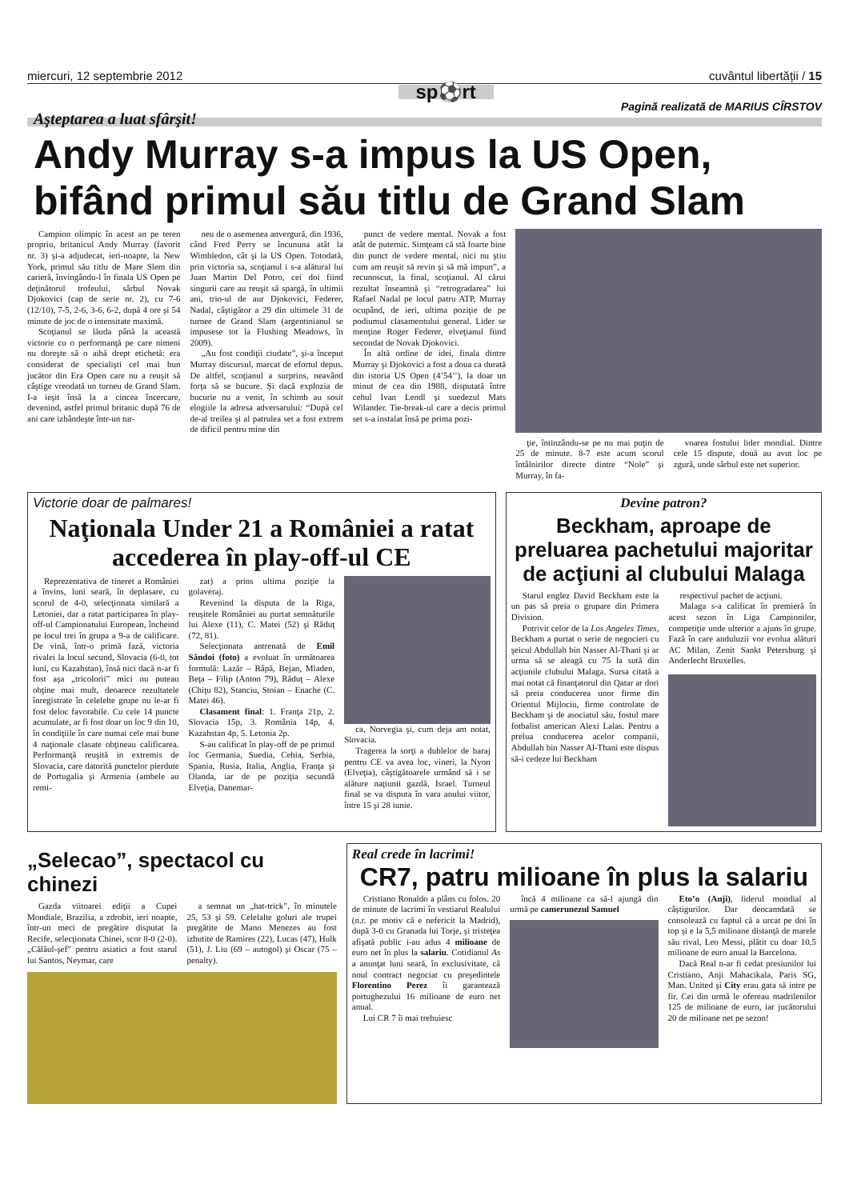miercuri, 12 septembrie 2012 sp⚽rt cuvântul libertății / 15
Pagină realizată de MARIUS CÎRSTOV
Aşteptarea a luat sfârşit!
Andy Murray s-a impus la US Open, bifând primul său titlu de Grand Slam
Campion olimpic în acest an pe teren propriu, britanicul Andy Murray (favorit nr. 3) şi-a adjudecat, ieri-noapte, la New York, primul său titlu de Mare Slem din carieră, învingându-l în finala US Open pe deţinătorul trofeului, sârbul Novak Djokovici (cap de serie nr. 2), cu 7-6 (12/10), 7-5, 2-6, 3-6, 6-2, după 4 ore şi 54 minute de joc de o intensitate maximă.
Scoţianul se lăuda până la această victorie cu o performanţă pe care nimeni nu doreşte să o aibă drept etichetă: era considerat de specialişti cel mai bun jucător din Era Open care nu a reuşit să câştige vreodată un turneu de Grand Slam. I-a ieşit însă la a cincea încercare, devenind, astfel primul britanic după 76 de ani care izbândeşte într-un tur-
neu de o asemenea anvergură, din 1936, când Fred Perry se încununa atât la Wimbledon, cât şi la US Open. Totodată, prin victoria sa, scoţianul i s-a alătural lui Juan Martin Del Potro, cei doi fiind singurii care au reuşit să spargă, în ultimii ani, trio-ul de aur Djokovici, Federer, Nadal, câştigător a 29 din ultimele 31 de turnee de Grand Slam (argentinianul se impusese tot la Flushing Meadows, în 2009).
„Au fost condiţii ciudate”, şi-a început Murray discursul, marcat de efortul depus. De altfel, scoţianul a surprins, neavând forţa să se bucure. Şi dacă explozia de bucurie nu a venit, în schimb au sosit elogiile la adresa adversarului: “După cel de-al treilea şi al patrulea set a fost extrem de dificil pentru mine din
punct de vedere mental. Novak a fost atât de puternic. Simţeam că stă foarte bine din punct de vedere mental, nici nu ştiu cum am reuşit să revin şi să mă impun”, a recunoscut, la final, scoţianul. Al cărui rezultat înseamnă şi “retrogradarea” lui Rafael Nadal pe locul patru ATP, Murray ocupând, de ieri, ultima poziţie de pe podiumul clasamentului general. Lider se menţine Roger Federer, elveţianul fiind secondat de Novak Djokovici.
În altă ordine de idei, finala dintre Murray şi Djokovici a fost a doua ca durată din istoria US Open (4’54’’), la doar un minut de cea din 1988, disputată între cehul Ivan Lendl şi suedezul Mats Wilander. Tie-break-ul care a decis primul set s-a instalat însă pe prima pozi-
ţie, întinzându-se pe nu mai puţin de 25 de minute. 8-7 este acum scorul întâlnirilor directe dintre “Nole” şi Murray, în fa-
voarea fostului lider mondial. Dintre cele 15 dispute, două au avut loc pe zgură, unde sârbul este net superior.
Victorie doar de palmares!
Naţionala Under 21 a României a ratat accederea în play-off-ul CE
Reprezentativa de tineret a României a învins, luni seară, în deplasare, cu scorul de 4-0, selecţionata similară a Letoniei, dar a ratat participarea în play-off-ul Campionatului European, încheind pe locul trei în grupa a 9-a de calificare. De vină, într-o primă fază, victoria rivalei la locul secund, Slovacia (6-0, tot luni, cu Kazahstan), însă nici dacă n-ar fi fost aşa „tricolorii” mici nu puteau obţine mai mult, deoarece rezultatele înregistrate în celelelte grupe nu le-ar fi fost deloc favorabile. Cu cele 14 puncte acumulate, ar fi fost doar un loc 9 din 10, în condiţiile în care numai cele mai bune 4 naţionale clasate obţineau calificarea. Performanţă reuşită in extremis de Slovacia, care datorită punctelor pierdute de Portugalia şi Armenia (ambele au remi-
zat) a prins ultima poziţie la golaveraj.
Revenind la disputa de la Riga, reuşitele României au purtat semnăturile lui Alexe (11), C. Matei (52) şi Răduţ (72, 81).
Selecţionata antrenată de Emil Săndoi (foto) a evoluat în următoarea formulă: Lazăr – Râpă, Bejan, Mladen, Beţa – Filip (Anton 79), Răduţ – Alexe (Chiţu 82), Stanciu, Stoian – Enache (C. Matei 46).
Clasament final: 1. Franţa 21p, 2. Slovacia 15p, 3. România 14p, 4. Kazahstan 4p, 5. Letonia 2p.
S-au calificat în play-off de pe primul loc Germania, Suedia, Cehia, Serbia, Spania, Rusia, Italia, Anglia, Franţa şi Olanda, iar de pe poziţia secundă Elveţia, Danemar-
ca, Norvegia şi, cum deja am notat, Slovacia.
Tragerea la sorţi a dublelor de baraj pentru CE va avea loc, vineri, la Nyon (Elveţia), câştigătoarele urmând să i se alăture naţiunii gazdă, Israel. Turneul final se va disputa în vara anului viitor, între 15 şi 28 iunie.
Devine patron?
Beckham, aproape de preluarea pachetului majoritar de acţiuni al clubului Malaga
Starul englez David Beckham este la un pas să preia o grupare din Primera Division.
Potrivit celor de la Los Angeles Times, Beckham a purtat o serie de negocieri cu şeicul Abdullah bin Nasser Al-Thani şi ar urma să se aleagă cu 75 la sută din acţiunile clubului Malaga. Sursa citată a mai notat că finanţatorul din Qatar ar dori să preia conducerea unor firme din Orientul Mijlociu, firme controlate de Beckham şi de asociatul său, fostul mare fotbalist american Alexi Lalas. Pentru a prelua conducerea acelor companii, Abdullah bin Nasser Al-Thani este dispus să-i cedeze lui Beckham
respectivul pachet de acţiuni.
Malaga s-a calificat în premieră în acest sezon în Liga Campionilor, competiţie unde ulterior a ajuns în grupe. Fază în care anduluzii vor evolua alături AC Milan, Zenit Sankt Petersburg şi Anderlecht Bruxelles.
„Selecao”, spectacol cu chinezi
Gazda viitoarei ediţii a Cupei Mondiale, Brazilia, a zdrobit, ieri noapte, într-un meci de pregătire disputat la Recife, selecţionata Chinei, scor 8-0 (2-0). „Călăul-şef” pentru asiatici a fost starul lui Santos, Neymar, care
a semnat un „hat-trick”, în minutele 25, 53 şi 59. Celelalte goluri ale trupei pregătite de Mano Menezes au fost izbutite de Ramires (22), Lucas (47), Hulk (51), J. Liu (69 – autogol) şi Oscar (75 – penalty).
Real crede în lacrimi!
CR7, patru milioane în plus la salariu
Cristiano Ronaldo a plâns cu folos. 20 de minute de lacrimi în vestiarul Realului (n.r. pe motiv că e nefericit la Madrid), după 3-0 cu Granada lui Torje, şi tristeţea afişată public i-au adus 4 milioane de euro net în plus la salariu. Cotidianul As a anunţat luni seară, în exclusivitate, că noul contract negociat cu preşedintele Florentino Perez îi garantează portughezului 16 milioane de euro net anual.
Lui CR 7 îi mai trebuiesc
încă 4 milioane ca să-l ajungă din urmă pe camerunezul Samuel
Eto’o (Anji), liderul mondial al câştigurilor. Dar deocamdată se consolează cu faptul că a urcat pe doi în top şi e la 5,5 milioane distanţă de marele său rival, Leo Messi, plătit cu doar 10,5 milioane de euro anual la Barcelona.
Dacă Real n-ar fi cedat presiunilor lui Cristiano, Anji Mahacikala, Paris SG, Man. United şi City erau gata să intre pe fir. Cei din urmă le ofereau madrilenilor 125 de milioane de euro, iar jucătorului 20 de milioane net pe sezon!